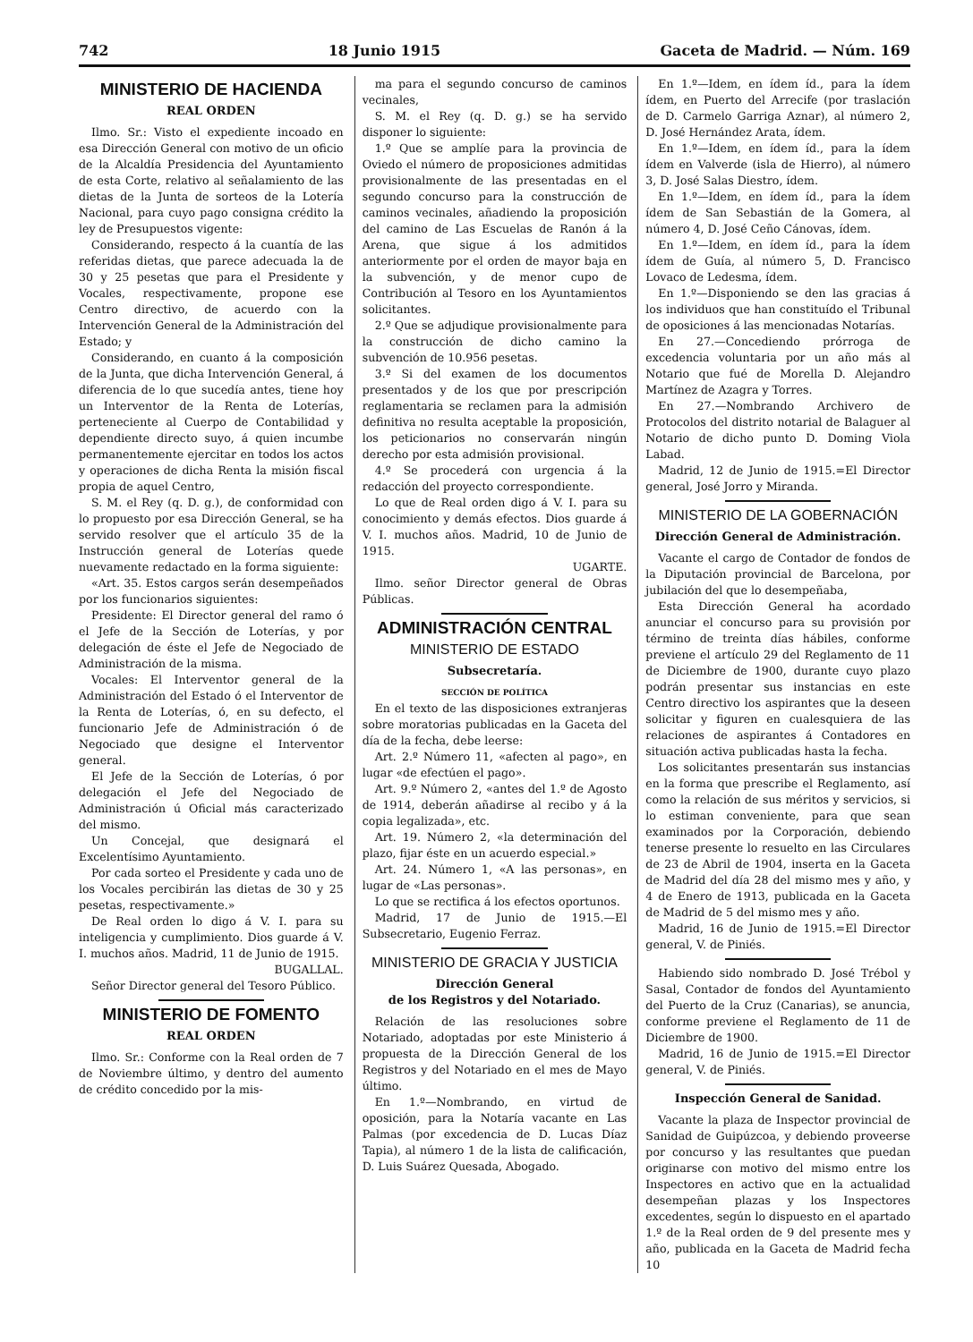742 18 Junio 1915 Gaceta de Madrid. — Núm. 169
MINISTERIO DE HACIENDA
REAL ORDEN
Ilmo. Sr.: Visto el expediente incoado en esa Dirección General con motivo de un oficio de la Alcaldía Presidencia del Ayuntamiento de esta Corte, relativo al señalamiento de las dietas de la Junta de sorteos de la Lotería Nacional, para cuyo pago consigna crédito la ley de Presupuestos vigente:
Considerando, respecto á la cuantía de las referidas dietas, que parece adecuada la de 30 y 25 pesetas que para el Presidente y Vocales, respectivamente, propone ese Centro directivo, de acuerdo con la Intervención General de la Administración del Estado; y
Considerando, en cuanto á la composición de la Junta, que dicha Intervención General, á diferencia de lo que sucedía antes, tiene hoy un Interventor de la Renta de Loterías, perteneciente al Cuerpo de Contabilidad y dependiente directo suyo, á quien incumbe permanentemente ejercitar en todos los actos y operaciones de dicha Renta la misión fiscal propia de aquel Centro,
S. M. el Rey (q. D. g.), de conformidad con lo propuesto por esa Dirección General, se ha servido resolver que el artículo 35 de la Instrucción general de Loterías quede nuevamente redactado en la forma siguiente:
«Art. 35. Estos cargos serán desempeñados por los funcionarios siguientes:
Presidente: El Director general del ramo ó el Jefe de la Sección de Loterías, y por delegación de éste el Jefe de Negociado de Administración de la misma.
Vocales: El Interventor general de la Administración del Estado ó el Interventor de la Renta de Loterías, ó, en su defecto, el funcionario Jefe de Administración ó de Negociado que designe el Interventor general.
El Jefe de la Sección de Loterías, ó por delegación el Jefe del Negociado de Administración ú Oficial más caracterizado del mismo.
Un Concejal, que designará el Excelentísimo Ayuntamiento.
Por cada sorteo el Presidente y cada uno de los Vocales percibirán las dietas de 30 y 25 pesetas, respectivamente.»
De Real orden lo digo á V. I. para su inteligencia y cumplimiento. Dios guarde á V. I. muchos años. Madrid, 11 de Junio de 1915.
BUGALLAL.
Señor Director general del Tesoro Público.
MINISTERIO DE FOMENTO
REAL ORDEN
Ilmo. Sr.: Conforme con la Real orden de 7 de Noviembre último, y dentro del aumento de crédito concedido por la mis-
ma para el segundo concurso de caminos vecinales,
S. M. el Rey (q. D. g.) se ha servido disponer lo siguiente:
1.º Que se amplíe para la provincia de Oviedo el número de proposiciones admitidas provisionalmente de las presentadas en el segundo concurso para la construcción de caminos vecinales, añadiendo la proposición del camino de Las Escuelas de Ranón á la Arena, que sigue á los admitidos anteriormente por el orden de mayor baja en la subvención, y de menor cupo de Contribución al Tesoro en los Ayuntamientos solicitantes.
2.º Que se adjudique provisionalmente para la construcción de dicho camino la subvención de 10.956 pesetas.
3.º Si del examen de los documentos presentados y de los que por prescripción reglamentaria se reclamen para la admisión definitiva no resulta aceptable la proposición, los peticionarios no conservarán ningún derecho por esta admisión provisional.
4.º Se procederá con urgencia á la redacción del proyecto correspondiente.
Lo que de Real orden digo á V. I. para su conocimiento y demás efectos. Dios guarde á V. I. muchos años. Madrid, 10 de Junio de 1915.
UGARTE.
Ilmo. señor Director general de Obras Públicas.
ADMINISTRACIÓN CENTRAL
MINISTERIO DE ESTADO
Subsecretaría.
SECCIÓN DE POLÍTICA
En el texto de las disposiciones extranjeras sobre moratorias publicadas en la Gaceta del día de la fecha, debe leerse:
Art. 2.º Número 11, «afecten al pago», en lugar «de efectúen el pago».
Art. 9.º Número 2, «antes del 1.º de Agosto de 1914, deberán añadirse al recibo y á la copia legalizada», etc.
Art. 19. Número 2, «la determinación del plazo, fijar éste en un acuerdo especial.»
Art. 24. Número 1, «A las personas», en lugar de «Las personas».
Lo que se rectifica á los efectos oportunos.
Madrid, 17 de Junio de 1915.—El Subsecretario, Eugenio Ferraz.
MINISTERIO DE GRACIA Y JUSTICIA
Dirección General
de los Registros y del Notariado.
Relación de las resoluciones sobre Notariado, adoptadas por este Ministerio á propuesta de la Dirección General de los Registros y del Notariado en el mes de Mayo último.
En 1.º—Nombrando, en virtud de oposición, para la Notaría vacante en Las Palmas (por excedencia de D. Lucas Díaz Tapia), al número 1 de la lista de calificación, D. Luis Suárez Quesada, Abogado.
En 1.º—Idem, en ídem íd., para la ídem ídem, en Puerto del Arrecife (por traslación de D. Carmelo Garriga Aznar), al número 2, D. José Hernández Arata, ídem.
En 1.º—Idem, en ídem íd., para la ídem ídem en Valverde (isla de Hierro), al número 3, D. José Salas Diestro, ídem.
En 1.º—Idem, en ídem íd., para la ídem ídem de San Sebastián de la Gomera, al número 4, D. José Ceño Cánovas, ídem.
En 1.º—Idem, en ídem íd., para la ídem ídem de Guía, al número 5, D. Francisco Lovaco de Ledesma, ídem.
En 1.º—Disponiendo se den las gracias á los individuos que han constituído el Tribunal de oposiciones á las mencionadas Notarías.
En 27.—Concediendo prórroga de excedencia voluntaria por un año más al Notario que fué de Morella D. Alejandro Martínez de Azagra y Torres.
En 27.—Nombrando Archivero de Protocolos del distrito notarial de Balaguer al Notario de dicho punto D. Doming Viola Labad.
Madrid, 12 de Junio de 1915.=El Director general, José Jorro y Miranda.
MINISTERIO DE LA GOBERNACIÓN
Dirección General de Administración.
Vacante el cargo de Contador de fondos de la Diputación provincial de Barcelona, por jubilación del que lo desempeñaba,
Esta Dirección General ha acordado anunciar el concurso para su provisión por término de treinta días hábiles, conforme previene el artículo 29 del Reglamento de 11 de Diciembre de 1900, durante cuyo plazo podrán presentar sus instancias en este Centro directivo los aspirantes que la deseen solicitar y figuren en cualesquiera de las relaciones de aspirantes á Contadores en situación activa publicadas hasta la fecha.
Los solicitantes presentarán sus instancias en la forma que prescribe el Reglamento, así como la relación de sus méritos y servicios, si lo estiman conveniente, para que sean examinados por la Corporación, debiendo tenerse presente lo resuelto en las Circulares de 23 de Abril de 1904, inserta en la Gaceta de Madrid del día 28 del mismo mes y año, y 4 de Enero de 1913, publicada en la Gaceta de Madrid de 5 del mismo mes y año.
Madrid, 16 de Junio de 1915.=El Director general, V. de Piniés.
Habiendo sido nombrado D. José Trébol y Sasal, Contador de fondos del Ayuntamiento del Puerto de la Cruz (Canarias), se anuncia, conforme previene el Reglamento de 11 de Diciembre de 1900.
Madrid, 16 de Junio de 1915.=El Director general, V. de Piniés.
Inspección General de Sanidad.
Vacante la plaza de Inspector provincial de Sanidad de Guipúzcoa, y debiendo proveerse por concurso y las resultantes que puedan originarse con motivo del mismo entre los Inspectores en activo que en la actualidad desempeñan plazas y los Inspectores excedentes, según lo dispuesto en el apartado 1.º de la Real orden de 9 del presente mes y año, publicada en la Gaceta de Madrid fecha 10